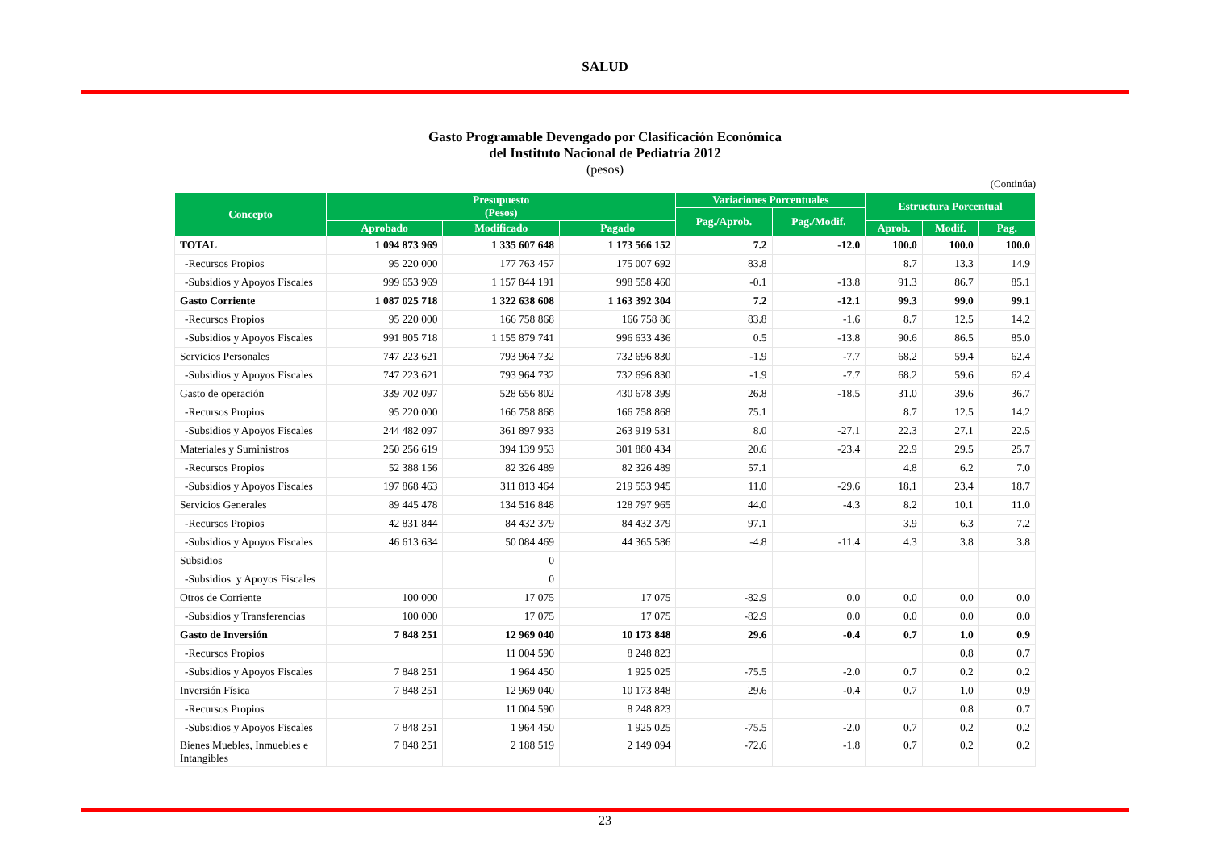SALUD
Gasto Programable Devengado por Clasificación Económica
del Instituto Nacional de Pediatría 2012
(pesos)
(Continúa)
| Concepto | Presupuesto (Pesos) | | | Variaciones Porcentuales | | Estructura Porcentual | | |
| --- | --- | --- | --- | --- | --- | --- | --- | --- |
| | | | | Pag./Aprob. | Pag./Modif. | | | |
| | Aprobado | Modificado | Pagado | | | Aprob. | Modif. | Pag. |
| TOTAL | 1 094 873 969 | 1 335 607 648 | 1 173 566 152 | 7.2 | -12.0 | 100.0 | 100.0 | 100.0 |
| -Recursos Propios | 95 220 000 | 177 763 457 | 175 007 692 | 83.8 | | 8.7 | 13.3 | 14.9 |
| -Subsidios y Apoyos Fiscales | 999 653 969 | 1 157 844 191 | 998 558 460 | -0.1 | -13.8 | 91.3 | 86.7 | 85.1 |
| Gasto Corriente | 1 087 025 718 | 1 322 638 608 | 1 163 392 304 | 7.2 | -12.1 | 99.3 | 99.0 | 99.1 |
| -Recursos Propios | 95 220 000 | 166 758 868 | 166 758 86 | 83.8 | -1.6 | 8.7 | 12.5 | 14.2 |
| -Subsidios y Apoyos Fiscales | 991 805 718 | 1 155 879 741 | 996 633 436 | 0.5 | -13.8 | 90.6 | 86.5 | 85.0 |
| Servicios Personales | 747 223 621 | 793 964 732 | 732 696 830 | -1.9 | -7.7 | 68.2 | 59.4 | 62.4 |
| -Subsidios y Apoyos Fiscales | 747 223 621 | 793 964 732 | 732 696 830 | -1.9 | -7.7 | 68.2 | 59.6 | 62.4 |
| Gasto de operación | 339 702 097 | 528 656 802 | 430 678 399 | 26.8 | -18.5 | 31.0 | 39.6 | 36.7 |
| -Recursos Propios | 95 220 000 | 166 758 868 | 166 758 868 | 75.1 | | 8.7 | 12.5 | 14.2 |
| -Subsidios y Apoyos Fiscales | 244 482 097 | 361 897 933 | 263 919 531 | 8.0 | -27.1 | 22.3 | 27.1 | 22.5 |
| Materiales y Suministros | 250 256 619 | 394 139 953 | 301 880 434 | 20.6 | -23.4 | 22.9 | 29.5 | 25.7 |
| -Recursos Propios | 52 388 156 | 82 326 489 | 82 326 489 | 57.1 | | 4.8 | 6.2 | 7.0 |
| -Subsidios y Apoyos Fiscales | 197 868 463 | 311 813 464 | 219 553 945 | 11.0 | -29.6 | 18.1 | 23.4 | 18.7 |
| Servicios Generales | 89 445 478 | 134 516 848 | 128 797 965 | 44.0 | -4.3 | 8.2 | 10.1 | 11.0 |
| -Recursos Propios | 42 831 844 | 84 432 379 | 84 432 379 | 97.1 | | 3.9 | 6.3 | 7.2 |
| -Subsidios y Apoyos Fiscales | 46 613 634 | 50 084 469 | 44 365 586 | -4.8 | -11.4 | 4.3 | 3.8 | 3.8 |
| Subsidios | | 0 | | | | | | |
| -Subsidios y Apoyos Fiscales | | 0 | | | | | | |
| Otros de Corriente | 100 000 | 17 075 | 17 075 | -82.9 | 0.0 | 0.0 | 0.0 | 0.0 |
| -Subsidios y Transferencias | 100 000 | 17 075 | 17 075 | -82.9 | 0.0 | 0.0 | 0.0 | 0.0 |
| Gasto de Inversión | 7 848 251 | 12 969 040 | 10 173 848 | 29.6 | -0.4 | 0.7 | 1.0 | 0.9 |
| -Recursos Propios | | 11 004 590 | 8 248 823 | | | | 0.8 | 0.7 |
| -Subsidios y Apoyos Fiscales | 7 848 251 | 1 964 450 | 1 925 025 | -75.5 | -2.0 | 0.7 | 0.2 | 0.2 |
| Inversión Física | 7 848 251 | 12 969 040 | 10 173 848 | 29.6 | -0.4 | 0.7 | 1.0 | 0.9 |
| -Recursos Propios | | 11 004 590 | 8 248 823 | | | | 0.8 | 0.7 |
| -Subsidios y Apoyos Fiscales | 7 848 251 | 1 964 450 | 1 925 025 | -75.5 | -2.0 | 0.7 | 0.2 | 0.2 |
| Bienes Muebles, Inmuebles e Intangibles | 7 848 251 | 2 188 519 | 2 149 094 | -72.6 | -1.8 | 0.7 | 0.2 | 0.2 |
23